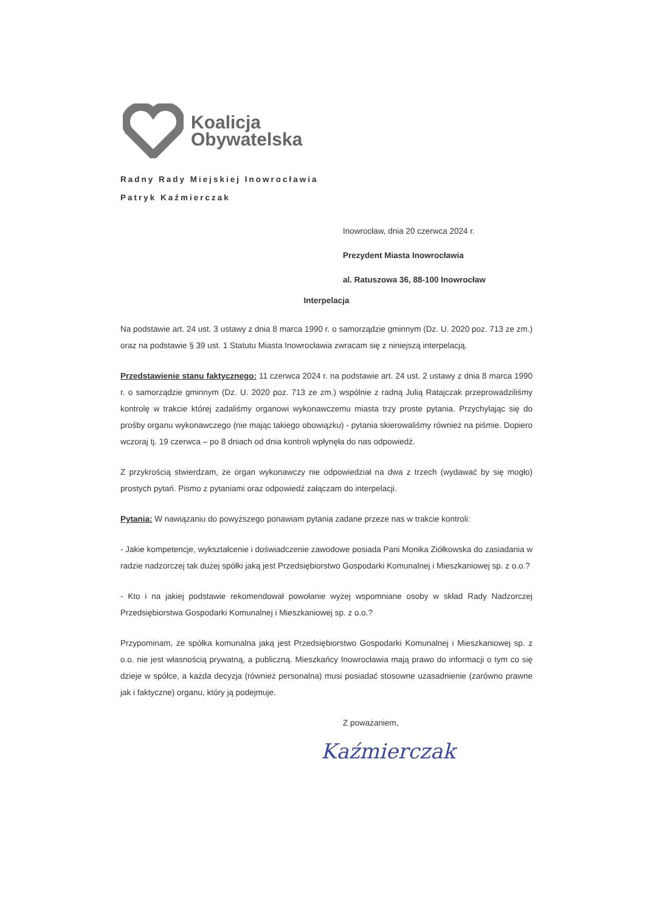Koalicja
Obywatelska
Radny Rady Miejskiej Inowrocławia
Patryk Kaźmierczak
Inowrocław, dnia 20 czerwca 2024 r.
Prezydent Miasta Inowrocławia
al. Ratuszowa 36, 88-100 Inowrocław
Interpelacja
Na podstawie art. 24 ust. 3 ustawy z dnia 8 marca 1990 r. o samorządzie gminnym (Dz. U. 2020 poz. 713 ze zm.) oraz na podstawie § 39 ust. 1 Statutu Miasta Inowrocławia zwracam się z niniejszą interpelacją.
Przedstawienie stanu faktycznego: 11 czerwca 2024 r. na podstawie art. 24 ust. 2 ustawy z dnia 8 marca 1990 r. o samorządzie gminnym (Dz. U. 2020 poz. 713 ze zm.) wspólnie z radną Julią Ratajczak przeprowadziliśmy kontrolę w trakcie której zadaliśmy organowi wykonawczemu miasta trzy proste pytania. Przychylając się do prośby organu wykonawczego (nie mając takiego obowiązku) - pytania skierowaliśmy również na piśmie. Dopiero wczoraj tj. 19 czerwca – po 8 dniach od dnia kontroli wpłynęła do nas odpowiedź.
Z przykrością stwierdzam, że organ wykonawczy nie odpowiedział na dwa z trzech (wydawać by się mogło) prostych pytań. Pismo z pytaniami oraz odpowiedź załączam do interpelacji.
Pytania: W nawiązaniu do powyższego ponawiam pytania zadane przeze nas w trakcie kontroli:
- Jakie kompetencje, wykształcenie i doświadczenie zawodowe posiada Pani Monika Ziółkowska do zasiadania w radzie nadzorczej tak dużej spółki jaką jest Przedsiębiorstwo Gospodarki Komunalnej i Mieszkaniowej sp. z o.o.?
- Kto i na jakiej podstawie rekomendował powołanie wyżej wspomniane osoby w skład Rady Nadzorczej Przedsiębiorstwa Gospodarki Komunalnej i Mieszkaniowej sp. z o.o.?
Przypominam, że spółka komunalna jaką jest Przedsiębiorstwo Gospodarki Komunalnej i Mieszkaniowej sp. z o.o. nie jest własnością prywatną, a publiczną. Mieszkańcy Inowrocławia mają prawo do informacji o tym co się dzieje w spółce, a każda decyzja (również personalna) musi posiadać stosowne uzasadnienie (zarówno prawne jak i faktyczne) organu, który ją podejmuje.
Z poważaniem,
Kaźmierczak